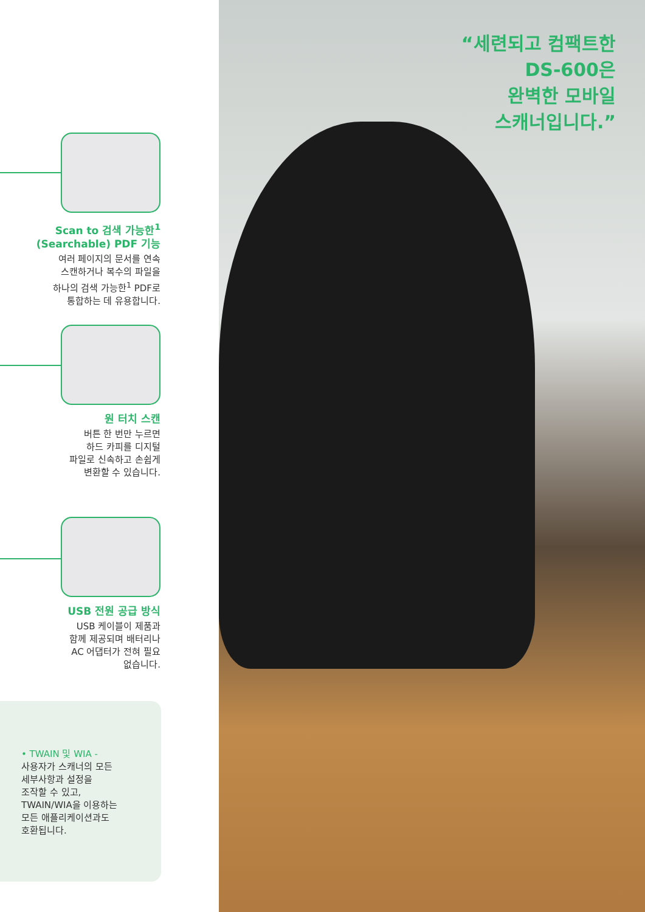Scan to 검색 가능한<sup>1</sup>
(Searchable) PDF 기능
여러 페이지의 문서를 연속
스캔하거나 복수의 파일을
하나의 검색 가능한<sup>1</sup> PDF로
통합하는 데 유용합니다.
원 터치 스캔
버튼 한 번만 누르면
하드 카피를 디지털
파일로 신속하고 손쉽게
변환할 수 있습니다.
USB 전원 공급 방식
USB 케이블이 제품과
함께 제공되며 배터리나
AC 어댑터가 전혀 필요
없습니다.
• TWAIN 및 WIA -
사용자가 스캐너의 모든
세부사항과 설정을
조작할 수 있고,
TWAIN/WIA을 이용하는
모든 애플리케이션과도
호환됩니다.
“세련되고 컴팩트한
DS-600은
완벽한 모바일
스캐너입니다.”